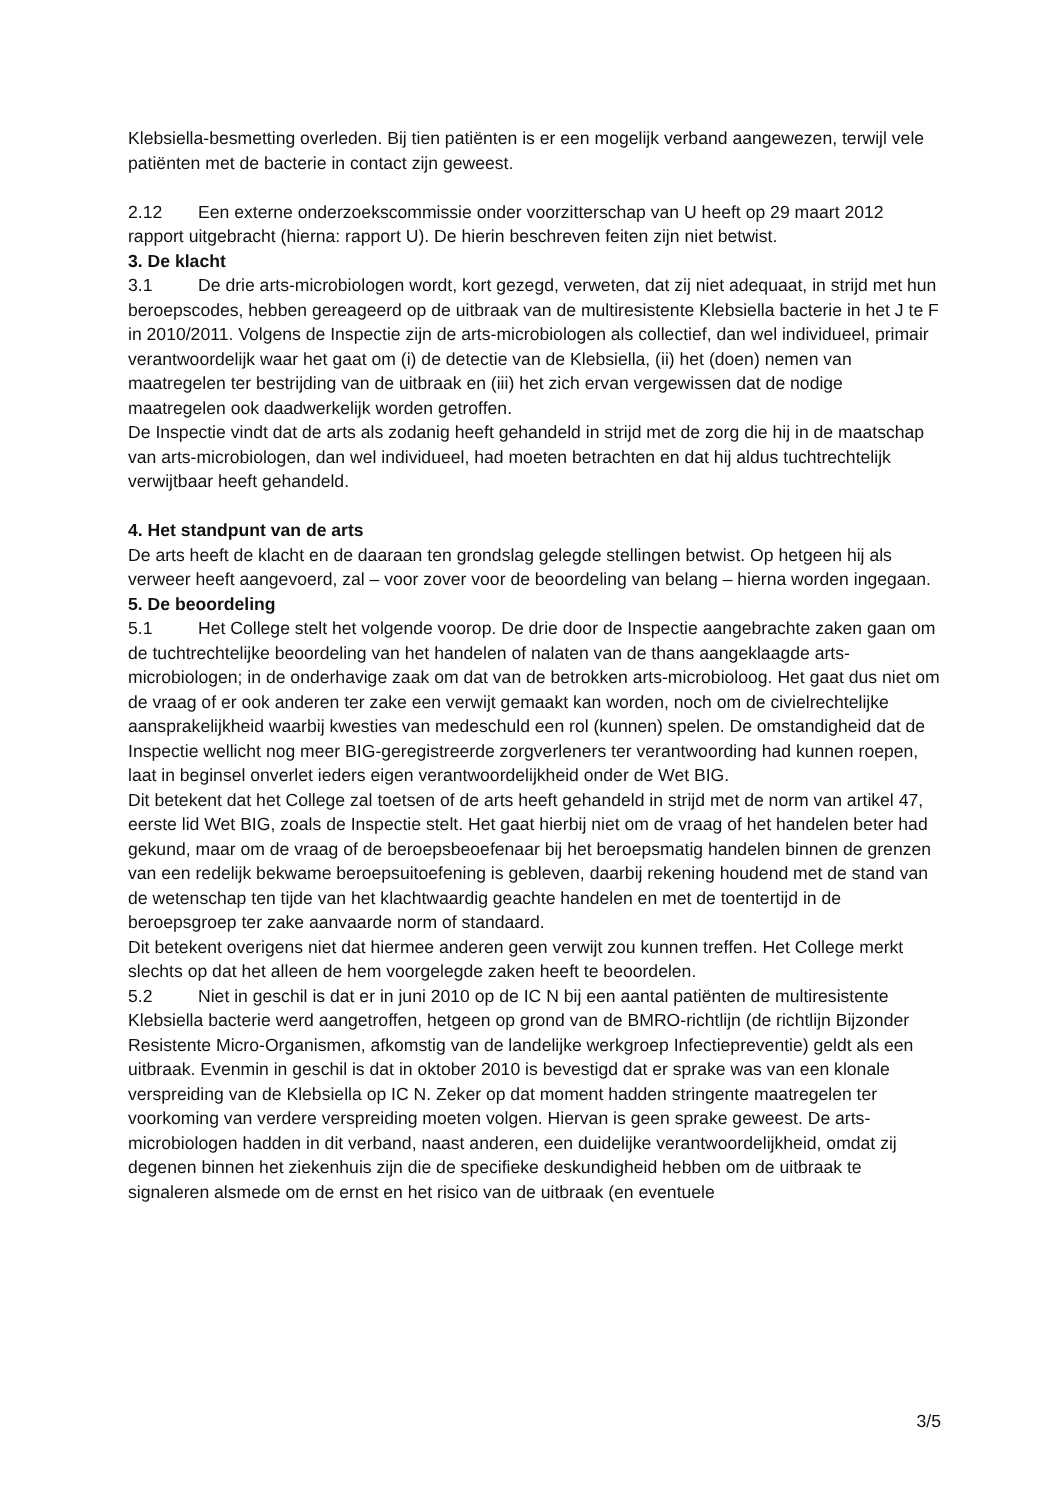Klebsiella-besmetting overleden. Bij tien patiënten is er een mogelijk verband aangewezen, terwijl vele patiënten met de bacterie in contact zijn geweest.
2.12 Een externe onderzoekscommissie onder voorzitterschap van U heeft op 29 maart 2012 rapport uitgebracht (hierna: rapport U). De hierin beschreven feiten zijn niet betwist.
3. De klacht
3.1 De drie arts-microbiologen wordt, kort gezegd, verweten, dat zij niet adequaat, in strijd met hun beroepscodes, hebben gereageerd op de uitbraak van de multiresistente Klebsiella bacterie in het J te F in 2010/2011. Volgens de Inspectie zijn de arts-microbiologen als collectief, dan wel individueel, primair verantwoordelijk waar het gaat om (i) de detectie van de Klebsiella, (ii) het (doen) nemen van maatregelen ter bestrijding van de uitbraak en (iii) het zich ervan vergewissen dat de nodige maatregelen ook daadwerkelijk worden getroffen.
De Inspectie vindt dat de arts als zodanig heeft gehandeld in strijd met de zorg die hij in de maatschap van arts-microbiologen, dan wel individueel, had moeten betrachten en dat hij aldus tuchtrechtelijk verwijtbaar heeft gehandeld.
4. Het standpunt van de arts
De arts heeft de klacht en de daaraan ten grondslag gelegde stellingen betwist. Op hetgeen hij als verweer heeft aangevoerd, zal – voor zover voor de beoordeling van belang – hierna worden ingegaan.
5. De beoordeling
5.1 Het College stelt het volgende voorop. De drie door de Inspectie aangebrachte zaken gaan om de tuchtrechtelijke beoordeling van het handelen of nalaten van de thans aangeklaagde arts-microbiologen; in de onderhavige zaak om dat van de betrokken arts-microbioloog. Het gaat dus niet om de vraag of er ook anderen ter zake een verwijt gemaakt kan worden, noch om de civielrechtelijke aansprakelijkheid waarbij kwesties van medeschuld een rol (kunnen) spelen. De omstandigheid dat de Inspectie wellicht nog meer BIG-geregistreerde zorgverleners ter verantwoording had kunnen roepen, laat in beginsel onverlet ieders eigen verantwoordelijkheid onder de Wet BIG.
Dit betekent dat het College zal toetsen of de arts heeft gehandeld in strijd met de norm van artikel 47, eerste lid Wet BIG, zoals de Inspectie stelt. Het gaat hierbij niet om de vraag of het handelen beter had gekund, maar om de vraag of de beroepsbeoefenaar bij het beroepsmatig handelen binnen de grenzen van een redelijk bekwame beroepsuitoefening is gebleven, daarbij rekening houdend met de stand van de wetenschap ten tijde van het klachtwaardig geachte handelen en met de toentertijd in de beroepsgroep ter zake aanvaarde norm of standaard.
Dit betekent overigens niet dat hiermee anderen geen verwijt zou kunnen treffen. Het College merkt slechts op dat het alleen de hem voorgelegde zaken heeft te beoordelen.
5.2 Niet in geschil is dat er in juni 2010 op de IC N bij een aantal patiënten de multiresistente Klebsiella bacterie werd aangetroffen, hetgeen op grond van de BMRO-richtlijn (de richtlijn Bijzonder Resistente Micro-Organismen, afkomstig van de landelijke werkgroep Infectiepreventie) geldt als een uitbraak. Evenmin in geschil is dat in oktober 2010 is bevestigd dat er sprake was van een klonale verspreiding van de Klebsiella op IC N. Zeker op dat moment hadden stringente maatregelen ter voorkoming van verdere verspreiding moeten volgen. Hiervan is geen sprake geweest. De arts-microbiologen hadden in dit verband, naast anderen, een duidelijke verantwoordelijkheid, omdat zij degenen binnen het ziekenhuis zijn die de specifieke deskundigheid hebben om de uitbraak te signaleren alsmede om de ernst en het risico van de uitbraak (en eventuele
3/5